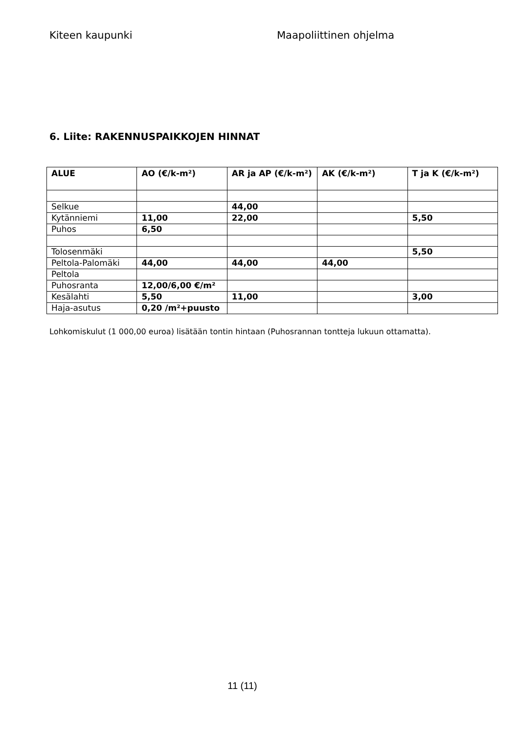Kiteen kaupunki Maapoliittinen ohjelma
6. Liite: RAKENNUSPAIKKOJEN HINNAT
| ALUE | AO (€/k-m²) | AR ja AP (€/k-m²) | AK (€/k-m²) | T ja K (€/k-m²) |
| --- | --- | --- | --- | --- |
| Selkue | | 44,00 | | |
| Kytänniemi | 11,00 | 22,00 | | 5,50 |
| Puhos | 6,50 | | | |
| Tolosenmäki | | | | 5,50 |
| Peltola-Palomäki | 44,00 | 44,00 | 44,00 | |
| Peltola | | | | |
| Puhosranta | 12,00/6,00 €/m² | | | |
| Kesälahti | 5,50 | 11,00 | | 3,00 |
| Haja-asutus | 0,20 /m²+puusto | | | |
Lohkomiskulut (1 000,00 euroa) lisätään tontin hintaan (Puhosrannan tontteja lukuun ottamatta).
11 (11)